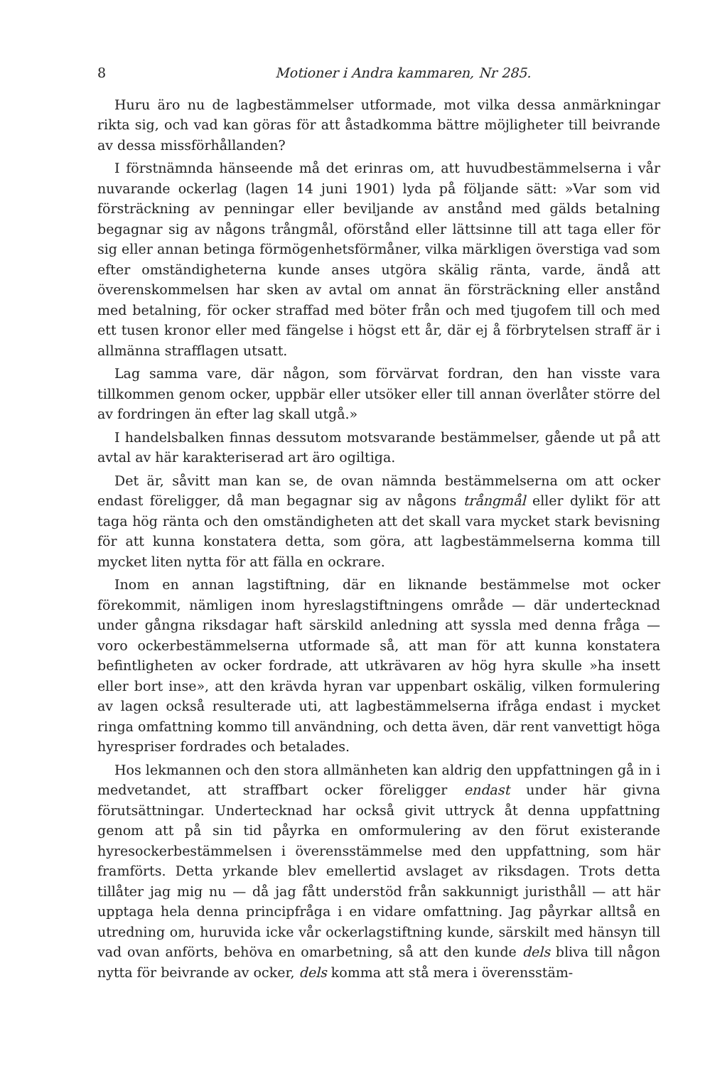8 Motioner i Andra kammaren, Nr 285.
Huru äro nu de lagbestämmelser utformade, mot vilka dessa anmärkningar rikta sig, och vad kan göras för att åstadkomma bättre möjligheter till beivrande av dessa missförhållanden?
I förstnämnda hänseende må det erinras om, att huvudbestämmelserna i vår nuvarande ockerlag (lagen 14 juni 1901) lyda på följande sätt: »Var som vid försträckning av penningar eller beviljande av anstånd med gälds betalning begagnar sig av någons trångmål, oförstånd eller lättsinne till att taga eller för sig eller annan betinga förmögenhetsförmåner, vilka märkligen överstiga vad som efter omständigheterna kunde anses utgöra skälig ränta, varde, ändå att överenskommelsen har sken av avtal om annat än försträckning eller anstånd med betalning, för ocker straffad med böter från och med tjugofem till och med ett tusen kronor eller med fängelse i högst ett år, där ej å förbrytelsen straff är i allmänna strafflagen utsatt.
Lag samma vare, där någon, som förvärvat fordran, den han visste vara tillkommen genom ocker, uppbär eller utsöker eller till annan överlåter större del av fordringen än efter lag skall utgå.»
I handelsbalken finnas dessutom motsvarande bestämmelser, gående ut på att avtal av här karakteriserad art äro ogiltiga.
Det är, såvitt man kan se, de ovan nämnda bestämmelserna om att ocker endast föreligger, då man begagnar sig av någons trångmål eller dylikt för att taga hög ränta och den omständigheten att det skall vara mycket stark bevisning för att kunna konstatera detta, som göra, att lagbestämmelserna komma till mycket liten nytta för att fälla en ockrare.
Inom en annan lagstiftning, där en liknande bestämmelse mot ocker förekommit, nämligen inom hyreslagstiftningens område — där undertecknad under gångna riksdagar haft särskild anledning att syssla med denna fråga — voro ockerbestämmelserna utformade så, att man för att kunna konstatera befintligheten av ocker fordrade, att utkrävaren av hög hyra skulle »ha insett eller bort inse», att den krävda hyran var uppenbart oskälig, vilken formulering av lagen också resulterade uti, att lagbestämmelserna ifråga endast i mycket ringa omfattning kommo till användning, och detta även, där rent vanvettigt höga hyrespriser fordrades och betalades.
Hos lekmannen och den stora allmänheten kan aldrig den uppfattningen gå in i medvetandet, att straffbart ocker föreligger endast under här givna förutsättningar. Undertecknad har också givit uttryck åt denna uppfattning genom att på sin tid påyrka en omformulering av den förut existerande hyresockerbestämmelsen i överensstämmelse med den uppfattning, som här framförts. Detta yrkande blev emellertid avslaget av riksdagen. Trots detta tillåter jag mig nu — då jag fått understöd från sakkunnigt juristhåll — att här upptaga hela denna principfråga i en vidare omfattning. Jag påyrkar alltså en utredning om, huruvida icke vår ockerlagstiftning kunde, särskilt med hänsyn till vad ovan anförts, behöva en omarbetning, så att den kunde dels bliva till någon nytta för beivrande av ocker, dels komma att stå mera i överensstäm-